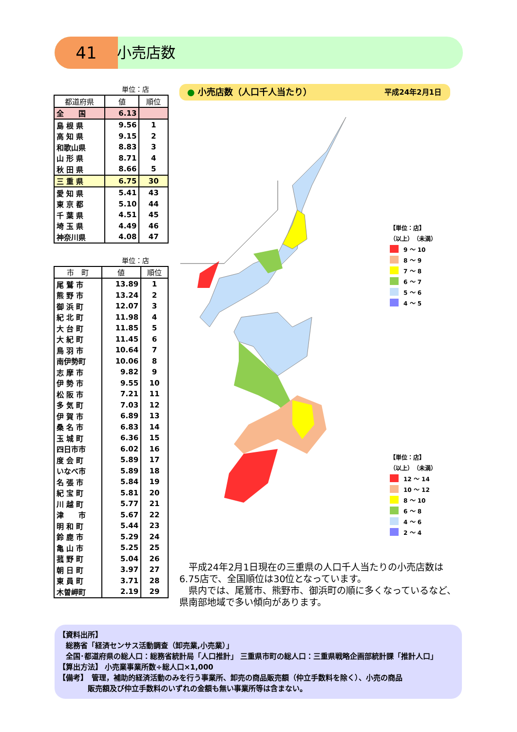41 小売店数
単位：店
| 都道府県 | 値 | 順位 |
| --- | --- | --- |
| 全 国 | 6.13 | |
| 島 根 県 | 9.56 | 1 |
| 高 知 県 | 9.15 | 2 |
| 和歌山県 | 8.83 | 3 |
| 山 形 県 | 8.71 | 4 |
| 秋 田 県 | 8.66 | 5 |
| 三 重 県 | 6.75 | 30 |
| 愛 知 県 | 5.41 | 43 |
| 東 京 都 | 5.10 | 44 |
| 千 葉 県 | 4.51 | 45 |
| 埼 玉 県 | 4.49 | 46 |
| 神奈川県 | 4.08 | 47 |
単位：店
| 市 町 | 値 | 順位 |
| --- | --- | --- |
| 尾 鷲 市 | 13.89 | 1 |
| 熊 野 市 | 13.24 | 2 |
| 御 浜 町 | 12.07 | 3 |
| 紀 北 町 | 11.98 | 4 |
| 大 台 町 | 11.85 | 5 |
| 大 紀 町 | 11.45 | 6 |
| 鳥 羽 市 | 10.64 | 7 |
| 南伊勢町 | 10.06 | 8 |
| 志 摩 市 | 9.82 | 9 |
| 伊 勢 市 | 9.55 | 10 |
| 松 阪 市 | 7.21 | 11 |
| 多 気 町 | 7.03 | 12 |
| 伊 賀 市 | 6.89 | 13 |
| 桑 名 市 | 6.83 | 14 |
| 玉 城 町 | 6.36 | 15 |
| 四日市市 | 6.02 | 16 |
| 度 会 町 | 5.89 | 17 |
| いなべ市 | 5.89 | 18 |
| 名 張 市 | 5.84 | 19 |
| 紀 宝 町 | 5.81 | 20 |
| 川 越 町 | 5.77 | 21 |
| 津 市 | 5.67 | 22 |
| 明 和 町 | 5.44 | 23 |
| 鈴 鹿 市 | 5.29 | 24 |
| 亀 山 市 | 5.25 | 25 |
| 菰 野 町 | 5.04 | 26 |
| 朝 日 町 | 3.97 | 27 |
| 東 員 町 | 3.71 | 28 |
| 木曽岬町 | 2.19 | 29 |
● 小売店数（人口千人当たり） 平成24年2月1日
【単位：店】
（以上）　（未満）
9 ～ 10
8 ～ 9
7 ～ 8
6 ～ 7
5 ～ 6
4 ～ 5
【単位：店】
（以上）　（未満）
12 ～ 14
10 ～ 12
8 ～ 10
6 ～ 8
4 ～ 6
2 ～ 4
　平成24年2月1日現在の三重県の人口千人当たりの小売店数は6.75店で、全国順位は30位となっています。
　県内では、尾鷲市、熊野市、御浜町の順に多くなっているなど、県南部地域で多い傾向があります。
【資料出所】
　総務省「経済センサス活動調査（卸売業,小売業）」
　全国･都道府県の総人口：総務省統計局「人口推計」 三重県市町の総人口：三重県戦略企画部統計課「推計人口」
【算出方法】 小売業事業所数÷総人口×1,000
【備考】　管理，補助的経済活動のみを行う事業所、卸売の商品販売額（仲立手数料を除く）、小売の商品
　　　　販売額及び仲立手数料のいずれの金額も無い事業所等は含まない。